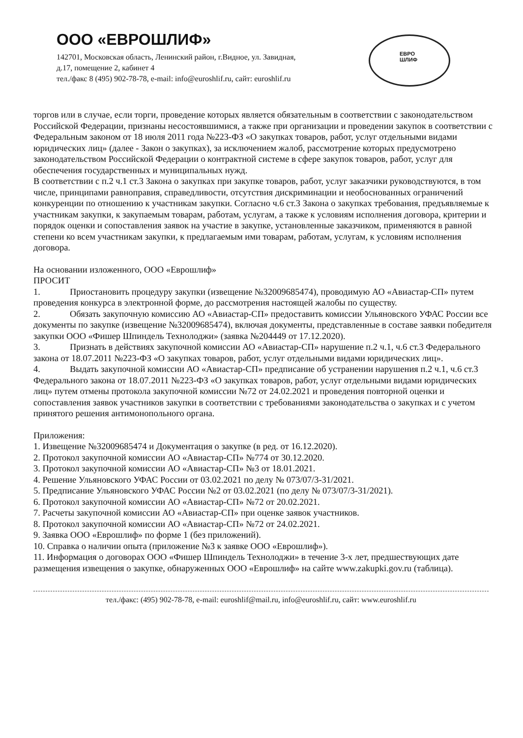ООО «ЕВРОШЛИФ»
142701, Московская область, Ленинский район, г.Видное, ул. Завидная,
д.17, помещение 2, кабинет 4
тел./факс 8 (495) 902-78-78, e-mail: info@euroshlif.ru, сайт: euroshlif.ru
ЕВРО
ШЛИФ
торгов или в случае, если торги, проведение которых является обязательным в соответствии с законодательством Российской Федерации, признаны несостоявшимися, а также при организации и проведении закупок в соответствии с Федеральным законом от 18 июля 2011 года №223-ФЗ «О закупках товаров, работ, услуг отдельными видами юридических лиц» (далее - Закон о закупках), за исключением жалоб, рассмотрение которых предусмотрено законодательством Российской Федерации о контрактной системе в сфере закупок товаров, работ, услуг для обеспечения государственных и муниципальных нужд.
В соответствии с п.2 ч.1 ст.3 Закона о закупках при закупке товаров, работ, услуг заказчики руководствуются, в том числе, принципами равноправия, справедливости, отсутствия дискриминации и необоснованных ограничений конкуренции по отношению к участникам закупки. Согласно ч.6 ст.3 Закона о закупках требования, предъявляемые к участникам закупки, к закупаемым товарам, работам, услугам, а также к условиям исполнения договора, критерии и порядок оценки и сопоставления заявок на участие в закупке, установленные заказчиком, применяются в равной степени ко всем участникам закупки, к предлагаемым ими товарам, работам, услугам, к условиям исполнения договора.
На основании изложенного, ООО «Еврошлиф»
ПРОСИТ
1. Приостановить процедуру закупки (извещение №32009685474), проводимую АО «Авиастар-СП» путем проведения конкурса в электронной форме, до рассмотрения настоящей жалобы по существу.
2. Обязать закупочную комиссию АО «Авиастар-СП» предоставить комиссии Ульяновского УФАС России все документы по закупке (извещение №32009685474), включая документы, представленные в составе заявки победителя закупки ООО «Фишер Шпиндель Технолоджи» (заявка №204449 от 17.12.2020).
3. Признать в действиях закупочной комиссии АО «Авиастар-СП» нарушение п.2 ч.1, ч.6 ст.3 Федерального закона от 18.07.2011 №223-ФЗ «О закупках товаров, работ, услуг отдельными видами юридических лиц».
4. Выдать закупочной комиссии АО «Авиастар-СП» предписание об устранении нарушения п.2 ч.1, ч.6 ст.3 Федерального закона от 18.07.2011 №223-ФЗ «О закупках товаров, работ, услуг отдельными видами юридических лиц» путем отмены протокола закупочной комиссии №72 от 24.02.2021 и проведения повторной оценки и сопоставления заявок участников закупки в соответствии с требованиями законодательства о закупках и с учетом принятого решения антимонопольного органа.
Приложения:
1. Извещение №32009685474 и Документация о закупке (в ред. от 16.12.2020).
2. Протокол закупочной комиссии АО «Авиастар-СП» №774 от 30.12.2020.
3. Протокол закупочной комиссии АО «Авиастар-СП» №3 от 18.01.2021.
4. Решение Ульяновского УФАС России от 03.02.2021 по делу № 073/07/3-31/2021.
5. Предписание Ульяновского УФАС России №2 от 03.02.2021 (по делу № 073/07/3-31/2021).
6. Протокол закупочной комиссии АО «Авиастар-СП» №72 от 20.02.2021.
7. Расчеты закупочной комиссии АО «Авиастар-СП» при оценке заявок участников.
8. Протокол закупочной комиссии АО «Авиастар-СП» №72 от 24.02.2021.
9. Заявка ООО «Еврошлиф» по форме 1 (без приложений).
10. Справка о наличии опыта (приложение №3 к заявке ООО «Еврошлиф»).
11. Информация о договорах ООО «Фишер Шпиндель Технолоджи» в течение 3-х лет, предшествующих дате размещения извещения о закупке, обнаруженных ООО «Еврошлиф» на сайте www.zakupki.gov.ru (таблица).
тел./факс: (495) 902-78-78, e-mail: euroshlif@mail.ru, info@euroshlif.ru, сайт: www.euroshlif.ru